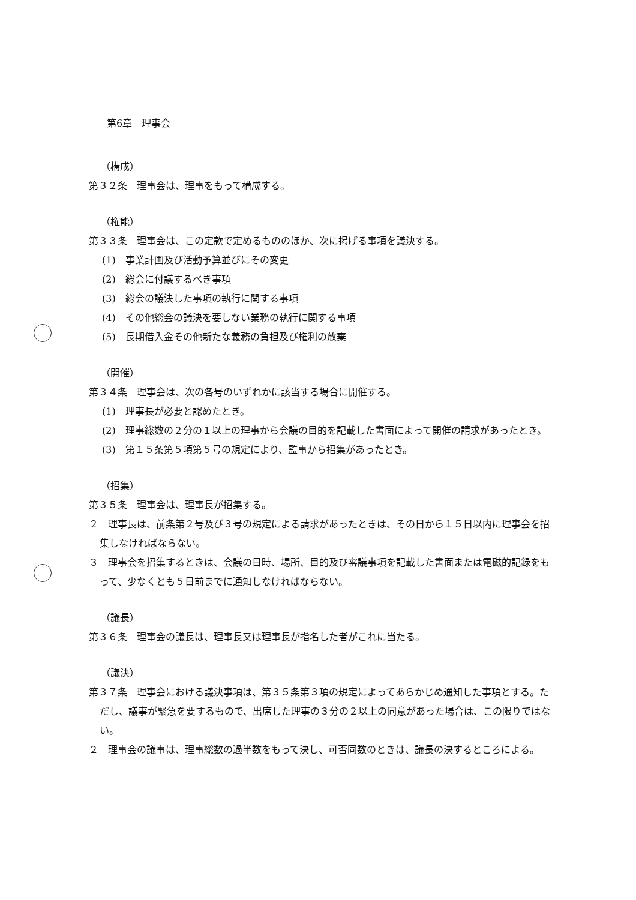第6章　理事会
（構成）
第３２条　理事会は、理事をもって構成する。
（権能）
第３３条　理事会は、この定款で定めるもののほか、次に掲げる事項を議決する。
(1)　事業計画及び活動予算並びにその変更
(2)　総会に付議するべき事項
(3)　総会の議決した事項の執行に関する事項
(4)　その他総会の議決を要しない業務の執行に関する事項
(5)　長期借入金その他新たな義務の負担及び権利の放棄
（開催）
第３４条　理事会は、次の各号のいずれかに該当する場合に開催する。
(1)　理事長が必要と認めたとき。
(2)　理事総数の２分の１以上の理事から会議の目的を記載した書面によって開催の請求があったとき。
(3)　第１５条第５項第５号の規定により、監事から招集があったとき。
（招集）
第３５条　理事会は、理事長が招集する。
２　理事長は、前条第２号及び３号の規定による請求があったときは、その日から１５日以内に理事会を招集しなければならない。
３　理事会を招集するときは、会議の日時、場所、目的及び審議事項を記載した書面または電磁的記録をもって、少なくとも５日前までに通知しなければならない。
（議長）
第３６条　理事会の議長は、理事長又は理事長が指名した者がこれに当たる。
（議決）
第３７条　理事会における議決事項は、第３５条第３項の規定によってあらかじめ通知した事項とする。ただし、議事が緊急を要するもので、出席した理事の３分の２以上の同意があった場合は、この限りではない。
２　理事会の議事は、理事総数の過半数をもって決し、可否同数のときは、議長の決するところによる。